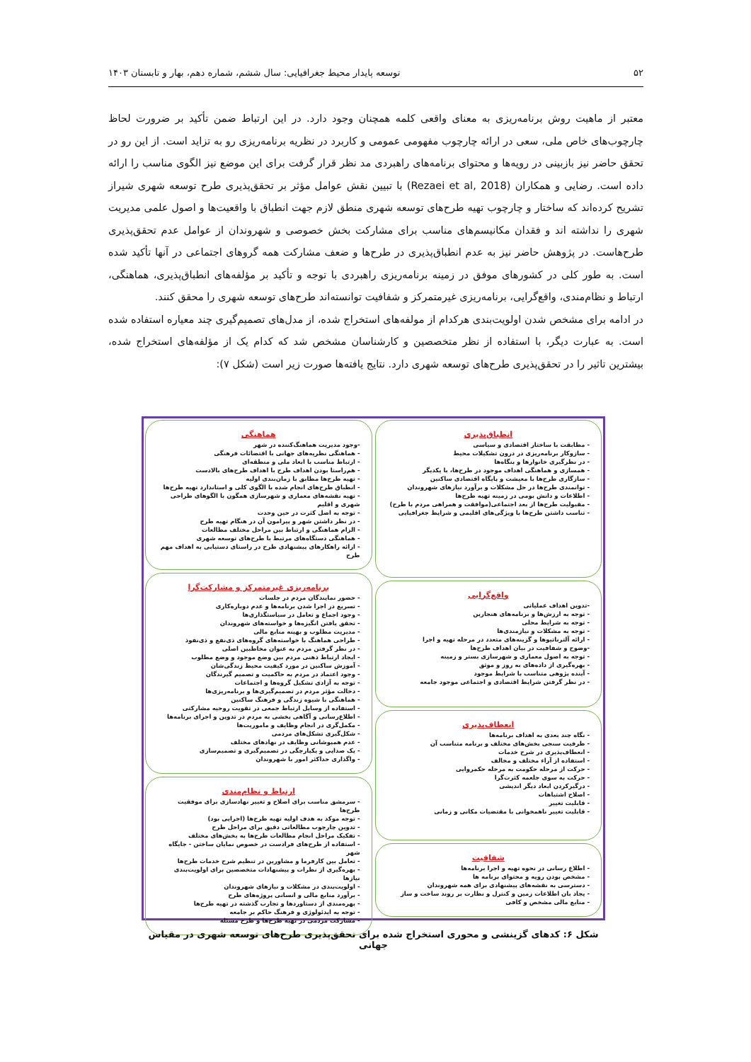۵۲ توسعه پایدار محیط جغرافیایی: سال ششم، شماره دهم، بهار و تابستان ۱۴۰۳
معتبر از ماهیت روش برنامه‌ریزی به معنای واقعی کلمه همچنان وجود دارد. در این ارتباط ضمن تأکید بر ضرورت لحاظ چارچوب‌های خاص ملی، سعی در ارائه چارچوب مفهومی عمومی و کاربرد در نظریه برنامه‌ریزی رو به تزاید است. از این رو در تحقق حاضر نیز بازبینی در رویه‌ها و محتوای برنامه‌های راهبردی مد نظر قرار گرفت برای این موضع نیز الگوی مناسب را ارائه داده است. رضایی و همکاران (Rezaei et al, 2018) با تبیین نقش عوامل مؤثر بر تحقق‌پذیری طرح توسعه شهری شیراز تشریح کرده‌اند که ساختار و چارچوب تهیه طرح‌های توسعه شهری منطق لازم جهت انطباق با واقعیت‌ها و اصول علمی مدیریت شهری را نداشته اند و فقدان مکانیسم‌های مناسب برای مشارکت بخش خصوصی و شهروندان از عوامل عدم تحقق‌پذیری طرح‌هاست. در پژوهش حاضر نیز به عدم انطباق‌پذیری در طرح‌ها و ضعف مشارکت همه گروهای اجتماعی در آنها تأکید شده است. به طور کلی در کشورهای موفق در زمینه برنامه‌ریزی راهبردی با توجه و تأکید بر مؤلفه‌های انطباق‌پذیری، هماهنگی، ارتباط و نظام‌مندی، واقع‌گرایی، برنامه‌ریزی غیرمتمرکز و شفافیت توانسته‌اند طرح‌های توسعه شهری را محقق کنند.
در ادامه برای مشخص شدن اولویت‌بندی هرکدام از مولفه‌های استخراج شده، از مدل‌های تصمیم‌گیری چند معیاره استفاده شده است. به عبارت دیگر، با استفاده از نظر متخصصین و کارشناسان مشخص شد که کدام یک از مؤلفه‌های استخراج شده، بیشترین تاثیر را در تحقق‌پذیری طرح‌های توسعه شهری دارد. نتایج یافته‌ها صورت زیر است (شکل ۷):
انطباق‌پذیری
- مطابقت با ساختار اقتصادی و سیاسی
- سازوکار برنامه‌ریزی در درون تشکیلات محیط
- در نظرگیری خانوارها و بنگاه‌ها
- همسازی و هماهنگی اهداف موجود در طرح‌ها، با یکدیگر
- سازگاری طرح‌ها با معیشت و پایگاه اقتصادی ساکنین
- توانمندی طرح‌ها در حل مشکلات و برآورد نیازهای شهروندان
- اطلاعات و دانش بومی در زمینه تهیه طرح‌ها
- مقبولیت طرح‌ها از بعد اجتماعی(موافقت و همراهی مردم با طرح)
- تناسب داشتن طرح‌ها با ویژگی‌های اقلیمی و شرایط جغرافیایی
واقع‌گرایی
-تدوین اهداف عملیاتی
- توجه به ارزش‌ها و برنامه‌های هنجارین
- توجه به شرایط محلی
- توجه به مشکلات و نیازمندی‌ها
- ارائه آلترناتیوها و گزینه‌های متعدد در مرحله تهیه و اجرا
-وضوح و شفافیت در بیان اهداف طرح‌ها
- توجه به اصول معماری و شهرسازی بستر و زمینه
- بهره‌گیری از داده‌های به روز و موثق
- آینده پژوهی متناسب با شرایط موجود
- در نظر گرفتن شرایط اقتصادی و اجتماعی موجود جامعه
انعطاف‌پذیری
- نگاه چند بعدی به اهداف برنامه‌ها
- ظرفیت سنجی بخش‌های مختلف و برنامه متناسب آن
- انعطاف‌پذیری در شرح خدمات
- استفاده از آراء مختلف و مخالف
- حرکت از مرحله حکومت به مرحله حکمروایی
- حرکت به سوی جلعمه کثرت‌گرا
- درگیرکردن ابعاد دیگر اندیشی
- اصلاح اشتباهات
- قابلیت تغییر
- قابلیت تغییر ناهمخوانی با مقتضیات مکانی و زمانی
شفافیت
- اطلاع رسانی در نحوه تهیه و اجرا برنامه‌ها
- مشخص بودن رویه و محتوای برنامه ها
- دسترسی به نقشه‌های پیشنهادی برای همه شهروندان
- یجاد بان اطلاعات زمین و کنترل و نظارت بر روند ساخت و ساز
- منابع مالی مشخص و کافی
هماهنگی
-وجود مدیریت هماهنگ‌کننده در شهر
- هماهنگی نظریه‌های جهانی با اقتضائات فرهنگی
- ارتباط مناسب با ابعاد ملی و منطقه‌ای
- هم‌راستا بودن اهداف طرح با اهداف طرح‌های بالادست
- تهیه طرح‌ها مطابق با زمان‌بندی اولیه
- انطباق طرح‌های انجام شده با الگوی کلی و استاندارد تهیه طرح‌ها
- تهیه نقشه‌های معماری و شهرسازی همگون با الگوهای طراحی شهری و اقلیم
- توجه به اصل کثرت در حین وحدت
- در نظر داشتن شهر و پیرامون آن در هنگام تهیه طرح
- الزام هماهنگی و ارتباط بین مراحل مختلف مطالعات
- هماهنگی دستگاه‌های مرتبط با طرح‌های توسعه شهری
- ارائه راهکارهای پیشنهادی طرح در راستای دستیابی به اهداف مهم طرح
برنامه‌ریزی غیرمتمرکز و مشارکت‌گرا
- حضور نمایندگان مردم در جلسات
- تسریع در اجرا شدن برنامه‌ها و عدم دوباره‌کاری
- وجود اجماع و تعامل در سیاستگذاری‌ها
- تحقق یافتن انگیزه‌ها و خواسته‌های شهروندان
- مدیریت مطلوب و بهینه منابع مالی
- طراحی هماهنگ با خواسته‌های گروه‌های ذی‌نفع و ذی‌نفوذ
- در نظر گرفتن مردم به عنوان مخاطبین اصلی
- ایجاد ارتباط ذهنی مردم بین وضع موجود و وضع مطلوب
- آموزش ساکنین در مورد کیفیت محیط زندگی‌شان
- وجود اعتماد در مردم به حاکمیت و تصمیم گیرندگان
- توجه به آزادی تشکیل گروه‌ها و اجتماعات
- دخالت مؤثر مردم در تصمیم‌گیری‌ها و برنامه‌ریزی‌ها
- هماهنگی با شیوه زندگی و فرهنگ ساکنین
- استفاده از وسایل ارتباط جمعی در تقویت روحیه مشارکتی
- اطلاع‌رسانی و آگاهی بخشی به مردم در تدوین و اجرای برنامه‌ها
- مکمل‌گری در انجام وظایف و ماموریت‌ها
- شکل‌گیری تشکل‌های مردمی
- عدم همپوشانی وظایف در نهادهای مختلف
- یک صدایی و یکپارچگی در تصمیم‌گیری و تصمیم‌سازی
- واگذاری حداکثر امور با شهروندان
ارتباط و نظام‌مندی
- سرمشق مناسب برای اصلاح و تغییر نهادسازی برای موفقیت طرح‌ها
- توجه موکد به هدف اولیه تهیه طرح‌ها (اجرایی بود)
- تدوین چارچوب مطالعاتی دقیق برای مراحل طرح
- تفکیک مراحل انجام مطالعات طرح‌ها به بخش‌های مختلف
- استفاده از طرح‌های فرادست در خصوص نمایان ساختن - جایگاه شهر
- تعامل بین کارفرما و مشاورین در تنظیم شرح خدمات طرح‌ها
- بهره‌گیری از نظرات و پیشنهادات متخصصین برای اولویت‌بندی نیازها
- اولویت‌بندی در مشکلات و نیازهای شهروندان
- برآورد منابع مالی و انسانی پروژه‌های طرح
- بهره‌مندی از دستاوردها و تجارب گذشته در تهیه طرح‌ها
- توجه به ایدئولوژی و فرهنگ حاکم بر جامعه
- مشارکت مردمی در تهیه طرح‌ها و طرح مسئله
شکل ۶: کدهای گزینشی و محوری استخراج شده برای تحقق‌پذیری طرح‌های توسعه شهری در مقیاس جهانی